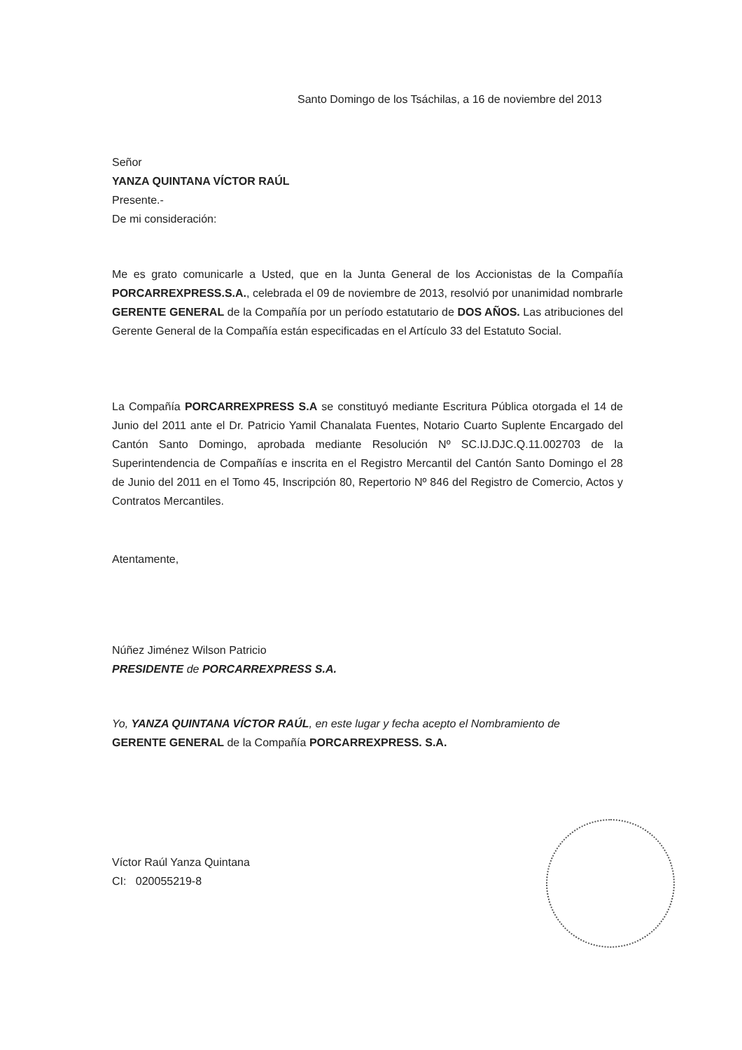Santo Domingo de los Tsáchilas, a 16 de noviembre del 2013
Señor
YANZA QUINTANA VÍCTOR RAÚL
Presente.-
De mi consideración:
Me es grato comunicarle a Usted, que en la Junta General de los Accionistas de la Compañía PORCARREXPRESS.S.A., celebrada el 09 de noviembre de 2013, resolvió por unanimidad nombrarle GERENTE GENERAL de la Compañía por un período estatutario de DOS AÑOS. Las atribuciones del Gerente General de la Compañía están especificadas en el Artículo 33 del Estatuto Social.
La Compañía PORCARREXPRESS S.A se constituyó mediante Escritura Pública otorgada el 14 de Junio del 2011 ante el Dr. Patricio Yamil Chanalata Fuentes, Notario Cuarto Suplente Encargado del Cantón Santo Domingo, aprobada mediante Resolución Nº SC.IJ.DJC.Q.11.002703 de la Superintendencia de Compañías e inscrita en el Registro Mercantil del Cantón Santo Domingo el 28 de Junio del 2011 en el Tomo 45, Inscripción 80, Repertorio Nº 846 del Registro de Comercio, Actos y Contratos Mercantiles.
Atentamente,
Núñez Jiménez Wilson Patricio
PRESIDENTE de PORCARREXPRESS S.A.
Yo, YANZA QUINTANA VÍCTOR RAÚL, en este lugar y fecha acepto el Nombramiento de
GERENTE GENERAL de la Compañía PORCARREXPRESS. S.A.
Víctor Raúl Yanza Quintana
CI: 020055219-8